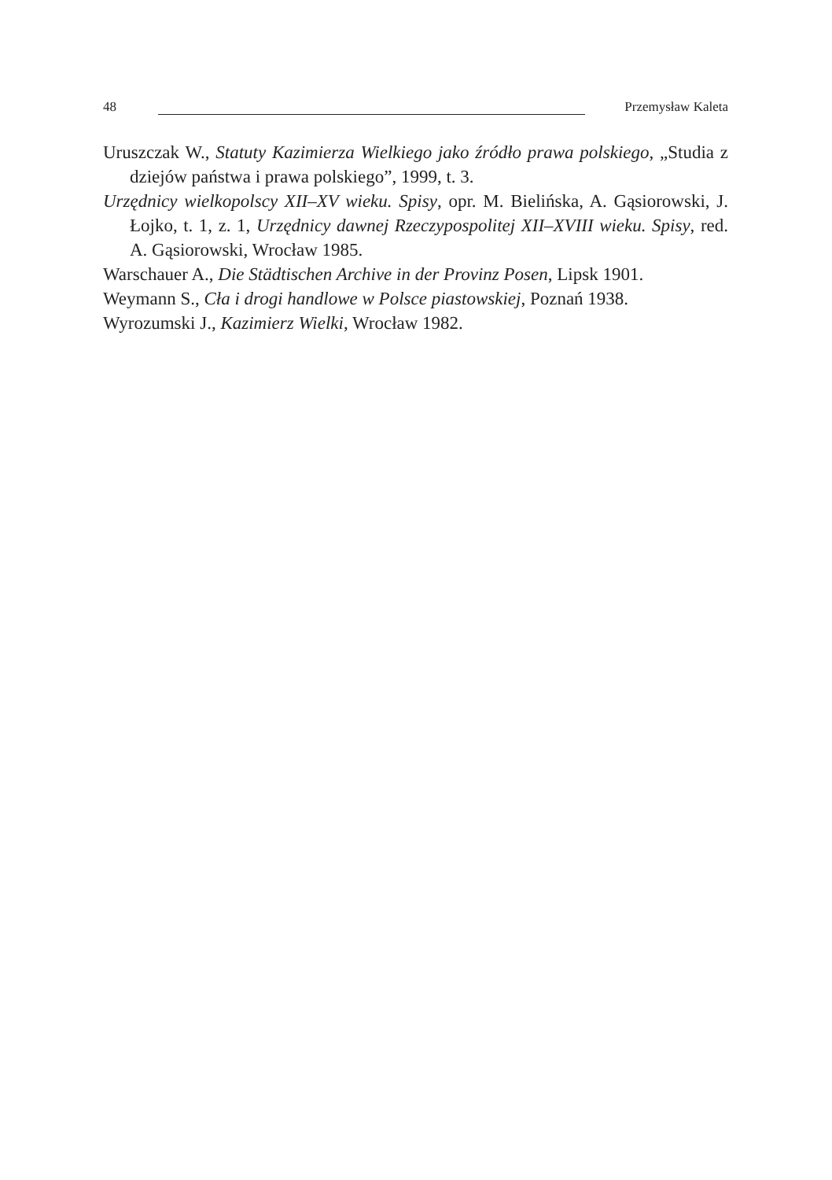48 Przemysław Kaleta
Uruszczak W., Statuty Kazimierza Wielkiego jako źródło prawa polskiego, „Studia z dziejów państwa i prawa polskiego”, 1999, t. 3.
Urzędnicy wielkopolscy XII–XV wieku. Spisy, opr. M. Bielińska, A. Gąsiorowski, J. Łojko, t. 1, z. 1, Urzędnicy dawnej Rzeczypospolitej XII–XVIII wieku. Spisy, red. A. Gąsiorowski, Wrocław 1985.
Warschauer A., Die Städtischen Archive in der Provinz Posen, Lipsk 1901.
Weymann S., Cła i drogi handlowe w Polsce piastowskiej, Poznań 1938.
Wyrozumski J., Kazimierz Wielki, Wrocław 1982.